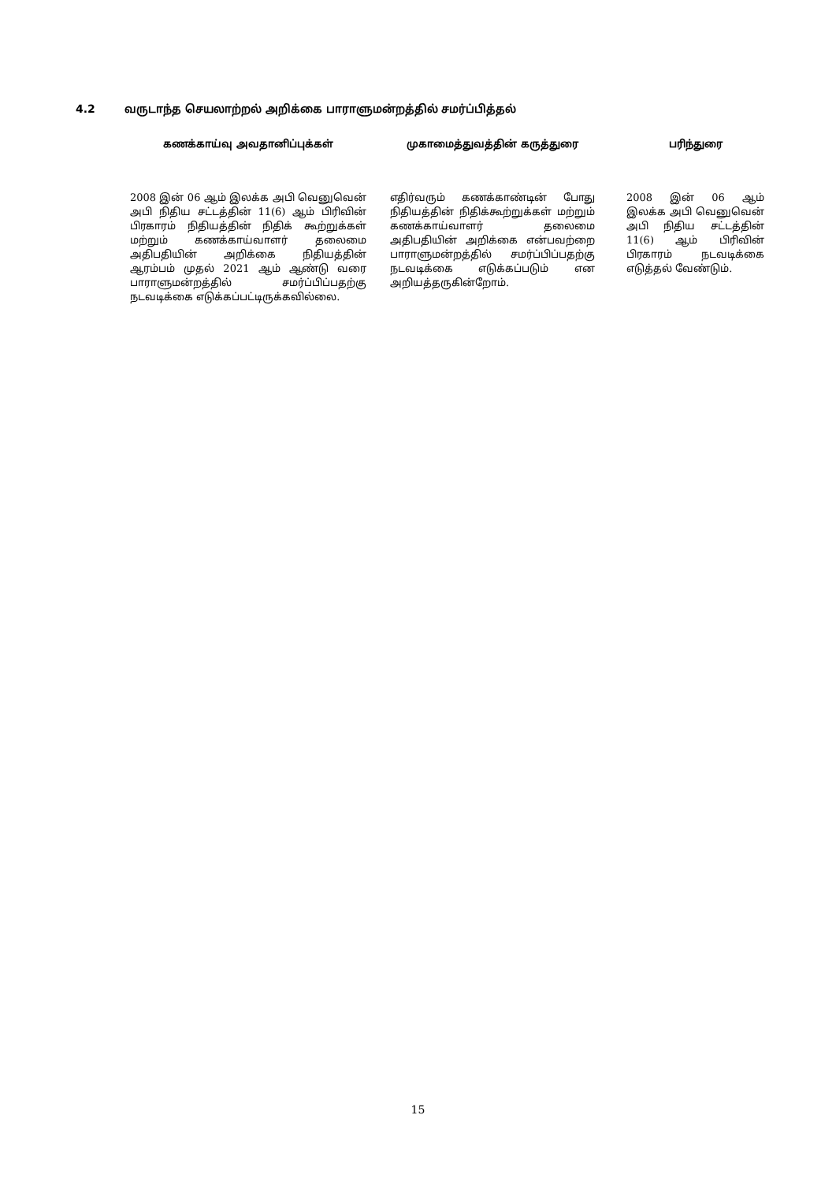4.2 வருடாந்த செயலாற்றல் அறிக்கை பாராளுமன்றத்தில் சமர்ப்பித்தல்
| கணக்காய்வு அவதானிப்புக்கள் | முகாமைத்துவத்தின் கருத்துரை | பரிந்துரை |
| --- | --- | --- |
| 2008 இன் 06 ஆம் இலக்க அபி வெனுவென் அபி நிதிய சட்டத்தின் 11(6) ஆம் பிரிவின் பிரகாரம் நிதியத்தின் நிதிக் கூற்றுக்கள் மற்றும் கணக்காய்வாளர் தலைமை அதிபதியின் அறிக்கை நிதியத்தின் ஆரம்பம் முதல் 2021 ஆம் ஆண்டு வரை பாராளுமன்றத்தில் சமர்ப்பிப்பதற்கு நடவடிக்கை எடுக்கப்பட்டிருக்கவில்லை. | எதிர்வரும் கணக்காண்டின் போது நிதியத்தின் நிதிக்கூற்றுக்கள் மற்றும் கணக்காய்வாளர் தலைமை அதிபதியின் அறிக்கை என்பவற்றை பாராளுமன்றத்தில் சமர்ப்பிப்பதற்கு நடவடிக்கை எடுக்கப்படும் என அறியத்தருகின்றோம். | 2008 இன் 06 ஆம் இலக்க அபி வெனுவென் அபி நிதிய சட்டத்தின் 11(6) ஆம் பிரிவின் பிரகாரம் நடவடிக்கை எடுத்தல் வேண்டும். |
15